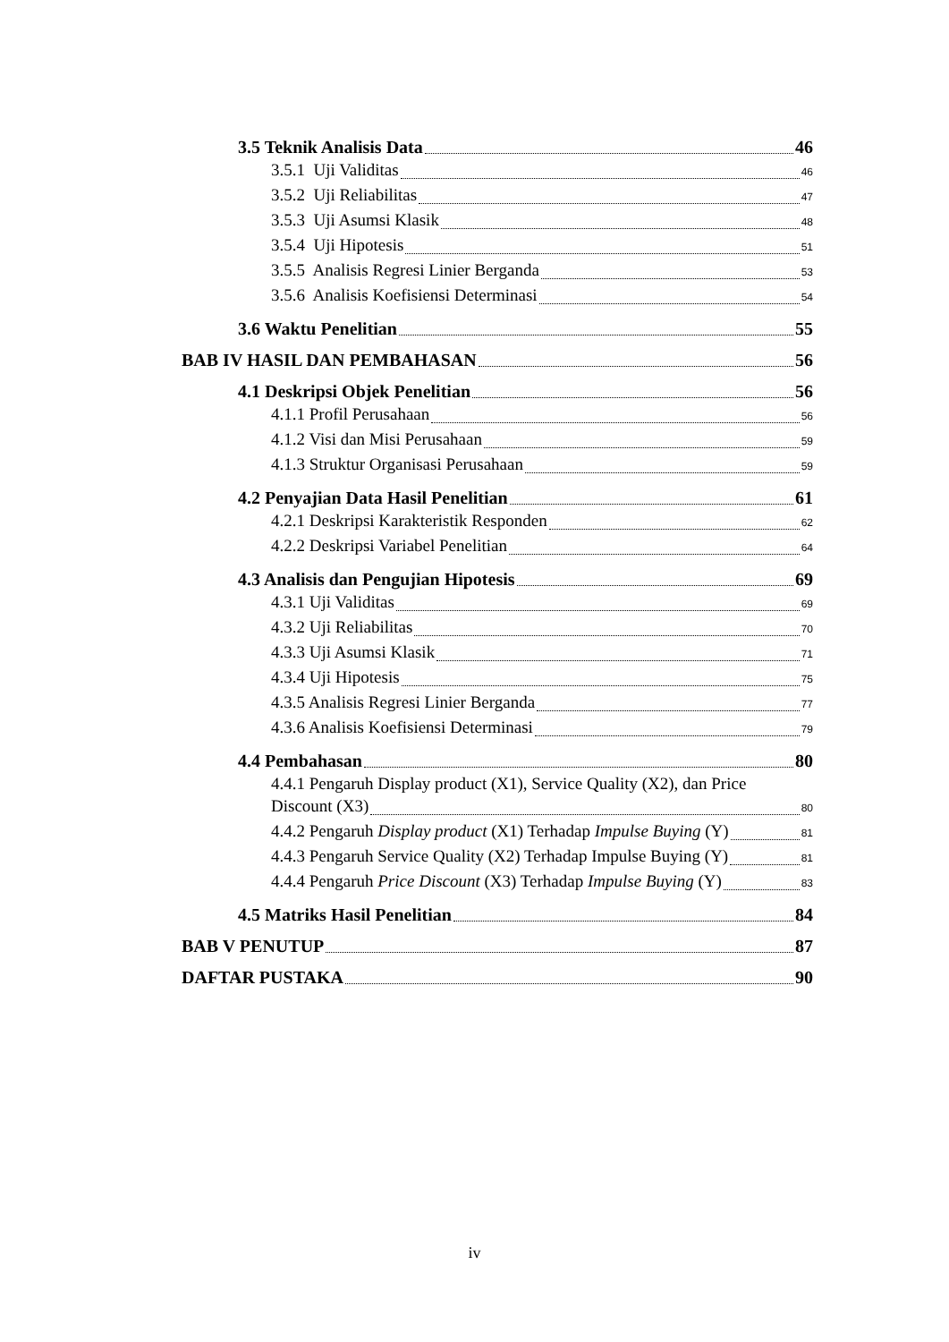3.5 Teknik Analisis Data 46
3.5.1 Uji Validitas 46
3.5.2 Uji Reliabilitas 47
3.5.3 Uji Asumsi Klasik 48
3.5.4 Uji Hipotesis 51
3.5.5 Analisis Regresi Linier Berganda 53
3.5.6 Analisis Koefisiensi Determinasi 54
3.6 Waktu Penelitian 55
BAB IV HASIL DAN PEMBAHASAN 56
4.1 Deskripsi Objek Penelitian 56
4.1.1 Profil Perusahaan 56
4.1.2 Visi dan Misi Perusahaan 59
4.1.3 Struktur Organisasi Perusahaan 59
4.2 Penyajian Data Hasil Penelitian 61
4.2.1 Deskripsi Karakteristik Responden 62
4.2.2 Deskripsi Variabel Penelitian 64
4.3 Analisis dan Pengujian Hipotesis 69
4.3.1 Uji Validitas 69
4.3.2 Uji Reliabilitas 70
4.3.3 Uji Asumsi Klasik 71
4.3.4 Uji Hipotesis 75
4.3.5 Analisis Regresi Linier Berganda 77
4.3.6 Analisis Koefisiensi Determinasi 79
4.4 Pembahasan 80
4.4.1 Pengaruh Display product (X1), Service Quality (X2), dan Price
Discount (X3) 80
4.4.2 Pengaruh Display product (X1) Terhadap Impulse Buying (Y) 81
4.4.3 Pengaruh Service Quality (X2) Terhadap Impulse Buying (Y) 81
4.4.4 Pengaruh Price Discount (X3) Terhadap Impulse Buying (Y) 83
4.5 Matriks Hasil Penelitian 84
BAB V PENUTUP 87
DAFTAR PUSTAKA 90
iv